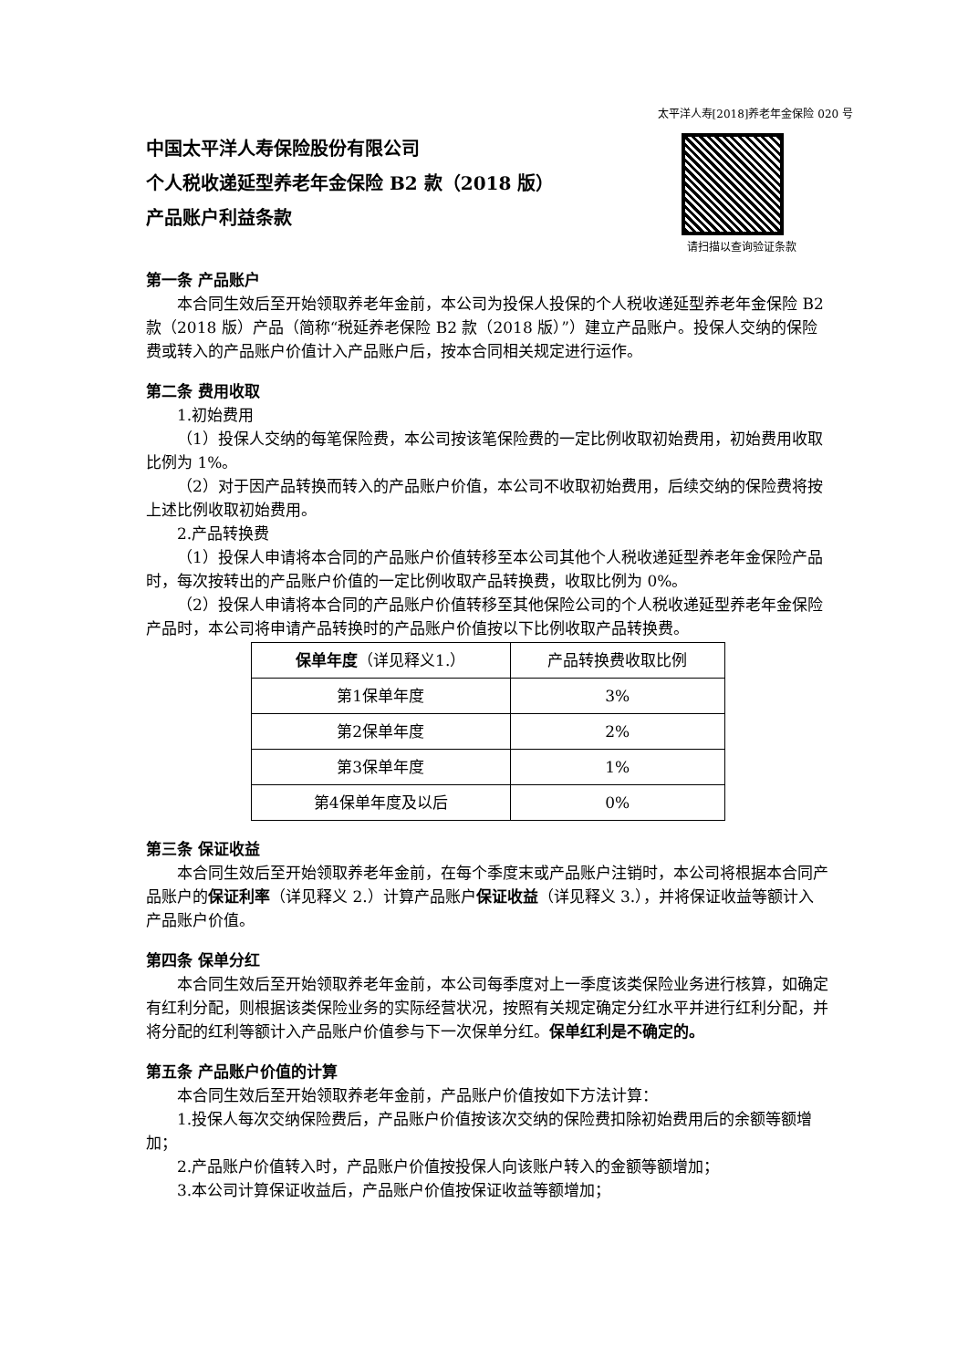太平洋人寿[2018]养老年金保险 020 号
中国太平洋人寿保险股份有限公司
个人税收递延型养老年金保险 B2 款（2018 版）
产品账户利益条款
请扫描以查询验证条款
第一条 产品账户
本合同生效后至开始领取养老年金前，本公司为投保人投保的个人税收递延型养老年金保险 B2 款（2018 版）产品（简称“税延养老保险 B2 款（2018 版）”）建立产品账户。投保人交纳的保险费或转入的产品账户价值计入产品账户后，按本合同相关规定进行运作。
第二条 费用收取
1.初始费用
（1）投保人交纳的每笔保险费，本公司按该笔保险费的一定比例收取初始费用，初始费用收取比例为 1%。
（2）对于因产品转换而转入的产品账户价值，本公司不收取初始费用，后续交纳的保险费将按上述比例收取初始费用。
2.产品转换费
（1）投保人申请将本合同的产品账户价值转移至本公司其他个人税收递延型养老年金保险产品时，每次按转出的产品账户价值的一定比例收取产品转换费，收取比例为 0%。
（2）投保人申请将本合同的产品账户价值转移至其他保险公司的个人税收递延型养老年金保险产品时，本公司将申请产品转换时的产品账户价值按以下比例收取产品转换费。
| 保单年度 （详见释义1.） | 产品转换费收取比例 |
| --- | --- |
| 第1保单年度 | 3% |
| 第2保单年度 | 2% |
| 第3保单年度 | 1% |
| 第4保单年度及以后 | 0% |
第三条 保证收益
本合同生效后至开始领取养老年金前，在每个季度末或产品账户注销时，本公司将根据本合同产品账户的保证利率（详见释义 2.）计算产品账户保证收益（详见释义 3.），并将保证收益等额计入产品账户价值。
第四条 保单分红
本合同生效后至开始领取养老年金前，本公司每季度对上一季度该类保险业务进行核算，如确定有红利分配，则根据该类保险业务的实际经营状况，按照有关规定确定分红水平并进行红利分配，并将分配的红利等额计入产品账户价值参与下一次保单分红。保单红利是不确定的。
第五条 产品账户价值的计算
本合同生效后至开始领取养老年金前，产品账户价值按如下方法计算：
1.投保人每次交纳保险费后，产品账户价值按该次交纳的保险费扣除初始费用后的余额等额增加；
2.产品账户价值转入时，产品账户价值按投保人向该账户转入的金额等额增加；
3.本公司计算保证收益后，产品账户价值按保证收益等额增加；